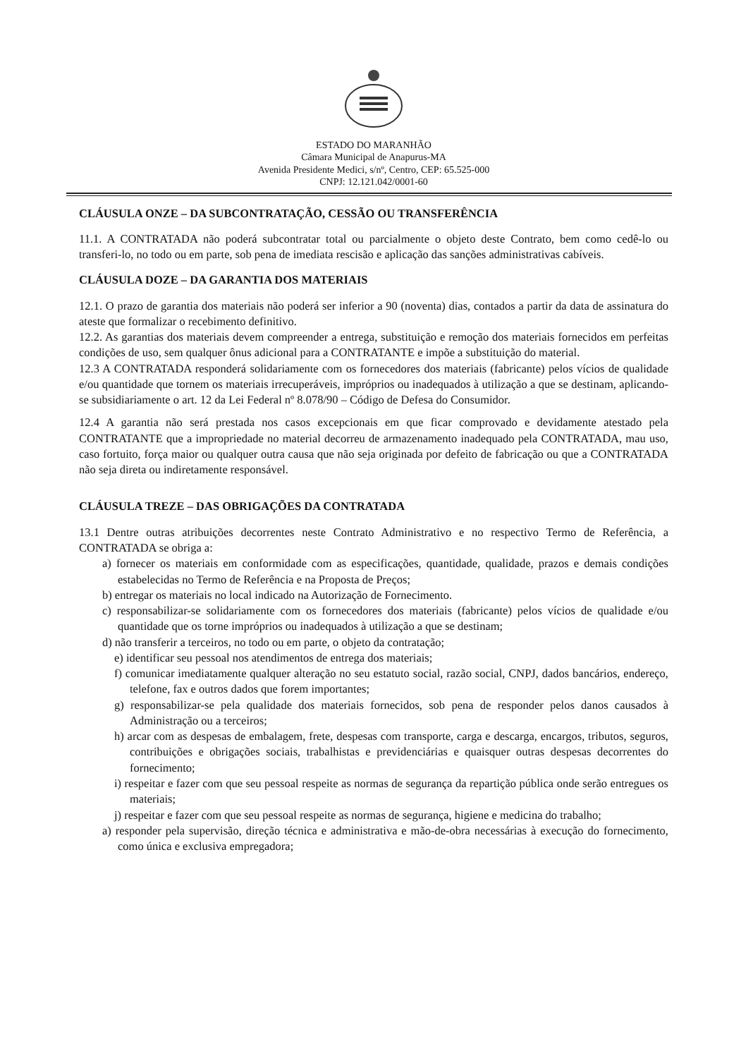ESTADO DO MARANHÃO
Câmara Municipal de Anapurus-MA
Avenida Presidente Medici, s/nº, Centro, CEP: 65.525-000
CNPJ: 12.121.042/0001-60
CLÁUSULA ONZE – DA SUBCONTRATAÇÃO, CESSÃO OU TRANSFERÊNCIA
11.1. A CONTRATADA não poderá subcontratar total ou parcialmente o objeto deste Contrato, bem como cedê-lo ou transferi-lo, no todo ou em parte, sob pena de imediata rescisão e aplicação das sanções administrativas cabíveis.
CLÁUSULA DOZE – DA GARANTIA DOS MATERIAIS
12.1. O prazo de garantia dos materiais não poderá ser inferior a 90 (noventa) dias, contados a partir da data de assinatura do ateste que formalizar o recebimento definitivo.
12.2. As garantias dos materiais devem compreender a entrega, substituição e remoção dos materiais fornecidos em perfeitas condições de uso, sem qualquer ônus adicional para a CONTRATANTE e impõe a substituição do material.
12.3 A CONTRATADA responderá solidariamente com os fornecedores dos materiais (fabricante) pelos vícios de qualidade e/ou quantidade que tornem os materiais irrecuperáveis, impróprios ou inadequados à utilização a que se destinam, aplicando-se subsidiariamente o art. 12 da Lei Federal nº 8.078/90 – Código de Defesa do Consumidor.
12.4 A garantia não será prestada nos casos excepcionais em que ficar comprovado e devidamente atestado pela CONTRATANTE que a impropriedade no material decorreu de armazenamento inadequado pela CONTRATADA, mau uso, caso fortuito, força maior ou qualquer outra causa que não seja originada por defeito de fabricação ou que a CONTRATADA não seja direta ou indiretamente responsável.
CLÁUSULA TREZE – DAS OBRIGAÇÕES DA CONTRATADA
13.1 Dentre outras atribuições decorrentes neste Contrato Administrativo e no respectivo Termo de Referência, a CONTRATADA se obriga a:
a) fornecer os materiais em conformidade com as especificações, quantidade, qualidade, prazos e demais condições estabelecidas no Termo de Referência e na Proposta de Preços;
b) entregar os materiais no local indicado na Autorização de Fornecimento.
c) responsabilizar-se solidariamente com os fornecedores dos materiais (fabricante) pelos vícios de qualidade e/ou quantidade que os torne impróprios ou inadequados à utilização a que se destinam;
d) não transferir a terceiros, no todo ou em parte, o objeto da contratação;
e) identificar seu pessoal nos atendimentos de entrega dos materiais;
f) comunicar imediatamente qualquer alteração no seu estatuto social, razão social, CNPJ, dados bancários, endereço, telefone, fax e outros dados que forem importantes;
g) responsabilizar-se pela qualidade dos materiais fornecidos, sob pena de responder pelos danos causados à Administração ou a terceiros;
h) arcar com as despesas de embalagem, frete, despesas com transporte, carga e descarga, encargos, tributos, seguros, contribuições e obrigações sociais, trabalhistas e previdenciárias e quaisquer outras despesas decorrentes do fornecimento;
i) respeitar e fazer com que seu pessoal respeite as normas de segurança da repartição pública onde serão entregues os materiais;
j) respeitar e fazer com que seu pessoal respeite as normas de segurança, higiene e medicina do trabalho;
a) responder pela supervisão, direção técnica e administrativa e mão-de-obra necessárias à execução do fornecimento, como única e exclusiva empregadora;